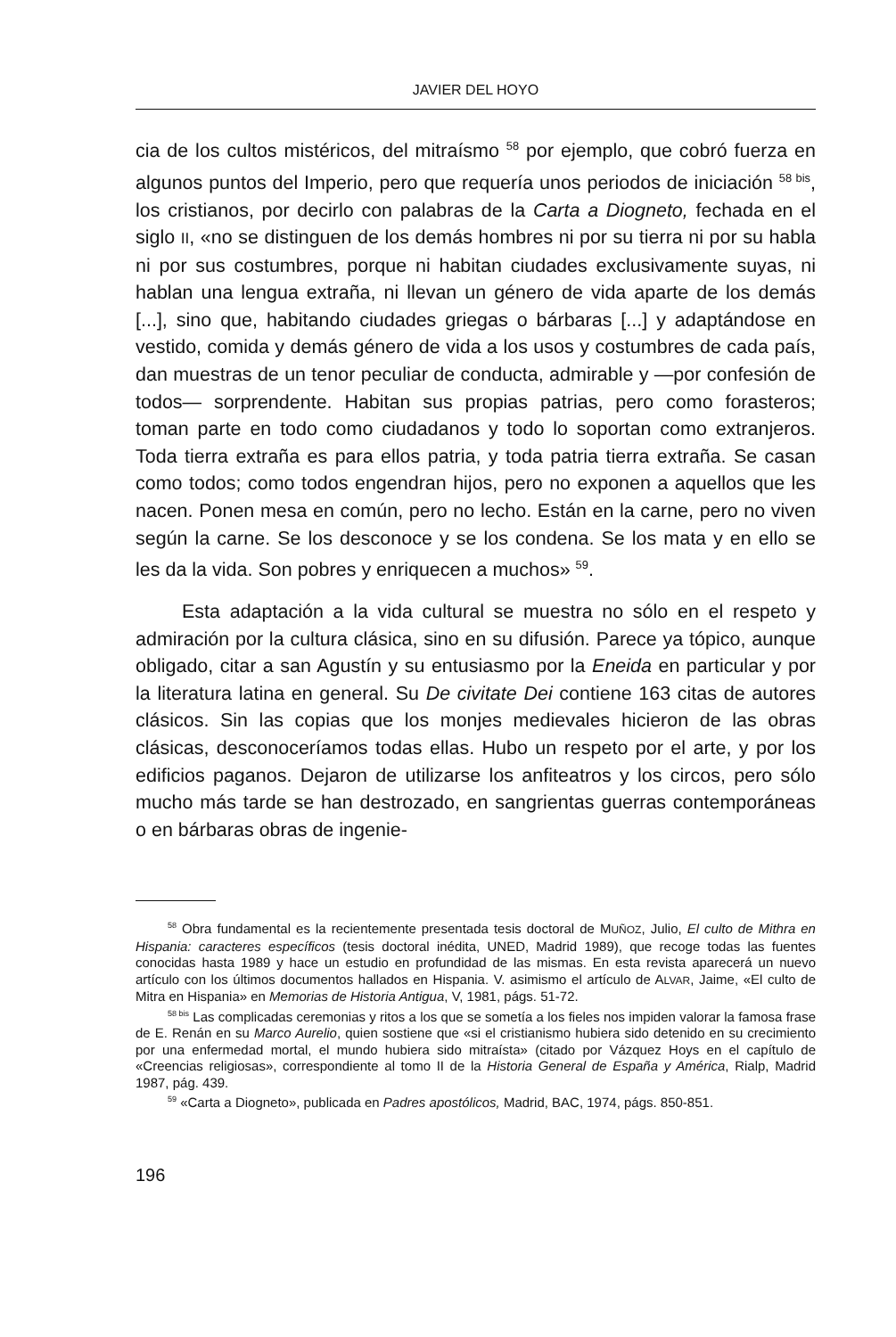JAVIER DEL HOYO
cia de los cultos mistéricos, del mitraísmo <sup>58</sup> por ejemplo, que cobró fuerza en algunos puntos del Imperio, pero que requería unos periodos de iniciación <sup>58 bis</sup>, los cristianos, por decirlo con palabras de la Carta a Diogneto, fechada en el siglo II, «no se distinguen de los demás hombres ni por su tierra ni por su habla ni por sus costumbres, porque ni habitan ciudades exclusivamente suyas, ni hablan una lengua extraña, ni llevan un género de vida aparte de los demás [...], sino que, habitando ciudades griegas o bárbaras [...] y adaptándose en vestido, comida y demás género de vida a los usos y costumbres de cada país, dan muestras de un tenor peculiar de conducta, admirable y —por confesión de todos— sorprendente. Habitan sus propias patrias, pero como forasteros; toman parte en todo como ciudadanos y todo lo soportan como extranjeros. Toda tierra extraña es para ellos patria, y toda patria tierra extraña. Se casan como todos; como todos engendran hijos, pero no exponen a aquellos que les nacen. Ponen mesa en común, pero no lecho. Están en la carne, pero no viven según la carne. Se los desconoce y se los condena. Se los mata y en ello se les da la vida. Son pobres y enriquecen a muchos» <sup>59</sup>.
Esta adaptación a la vida cultural se muestra no sólo en el respeto y admiración por la cultura clásica, sino en su difusión. Parece ya tópico, aunque obligado, citar a san Agustín y su entusiasmo por la Eneida en particular y por la literatura latina en general. Su De civitate Dei contiene 163 citas de autores clásicos. Sin las copias que los monjes medievales hicieron de las obras clásicas, desconoceríamos todas ellas. Hubo un respeto por el arte, y por los edificios paganos. Dejaron de utilizarse los anfiteatros y los circos, pero sólo mucho más tarde se han destrozado, en sangrientas guerras contemporáneas o en bárbaras obras de ingenie-
<sup>58</sup> Obra fundamental es la recientemente presentada tesis doctoral de MUÑOZ, Julio, El culto de Mithra en Hispania: caracteres específicos (tesis doctoral inédita, UNED, Madrid 1989), que recoge todas las fuentes conocidas hasta 1989 y hace un estudio en profundidad de las mismas. En esta revista aparecerá un nuevo artículo con los últimos documentos hallados en Hispania. V. asimismo el artículo de ALVAR, Jaime, «El culto de Mitra en Hispania» en Memorias de Historia Antigua, V, 1981, págs. 51-72.
<sup>58 bis</sup> Las complicadas ceremonias y ritos a los que se sometía a los fieles nos impiden valorar la famosa frase de E. Renán en su Marco Aurelio, quien sostiene que «si el cristianismo hubiera sido detenido en su crecimiento por una enfermedad mortal, el mundo hubiera sido mitraísta» (citado por Vázquez Hoys en el capítulo de «Creencias religiosas», correspondiente al tomo II de la Historia General de España y América, Rialp, Madrid 1987, pág. 439.
<sup>59</sup> «Carta a Diogneto», publicada en Padres apostólicos, Madrid, BAC, 1974, págs. 850-851.
196